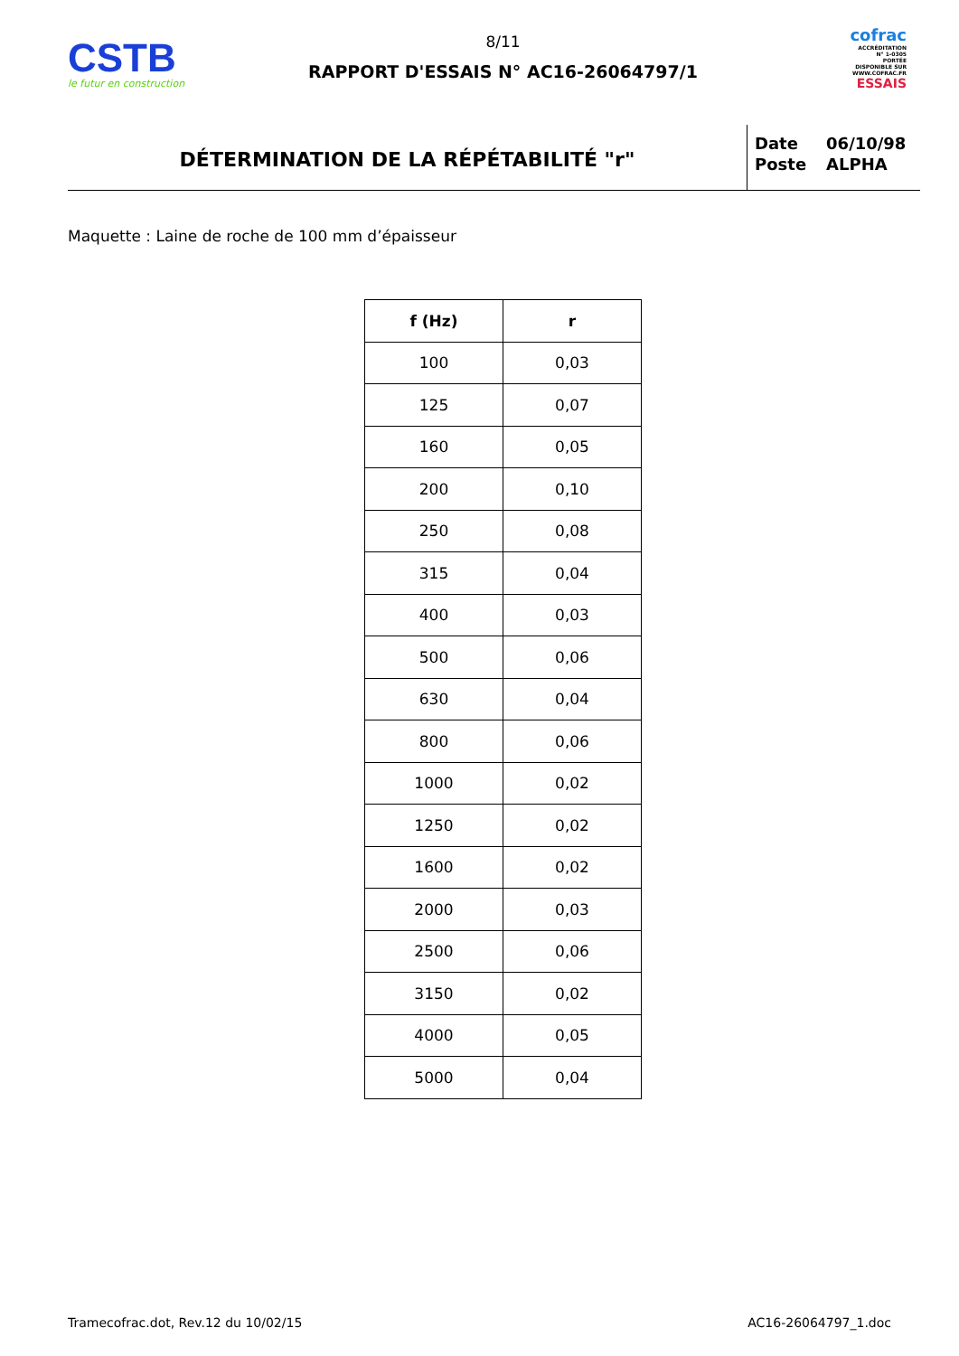CSTB
le futur en construction
8/11
RAPPORT D'ESSAIS N° AC16-26064797/1
cofrac
ACCRÉDITATION
N° 1-0305
PORTÉE
DISPONIBLE SUR
WWW.COFRAC.FR
ESSAIS
DÉTERMINATION DE LA RÉPÉTABILITÉ "r"
| Date | 06/10/98 |
| Poste | ALPHA |
Maquette : Laine de roche de 100 mm d’épaisseur
| f (Hz) | r |
| --- | --- |
| 100 | 0,03 |
| 125 | 0,07 |
| 160 | 0,05 |
| 200 | 0,10 |
| 250 | 0,08 |
| 315 | 0,04 |
| 400 | 0,03 |
| 500 | 0,06 |
| 630 | 0,04 |
| 800 | 0,06 |
| 1000 | 0,02 |
| 1250 | 0,02 |
| 1600 | 0,02 |
| 2000 | 0,03 |
| 2500 | 0,06 |
| 3150 | 0,02 |
| 4000 | 0,05 |
| 5000 | 0,04 |
Tramecofrac.dot, Rev.12 du 10/02/15 AC16-26064797_1.doc